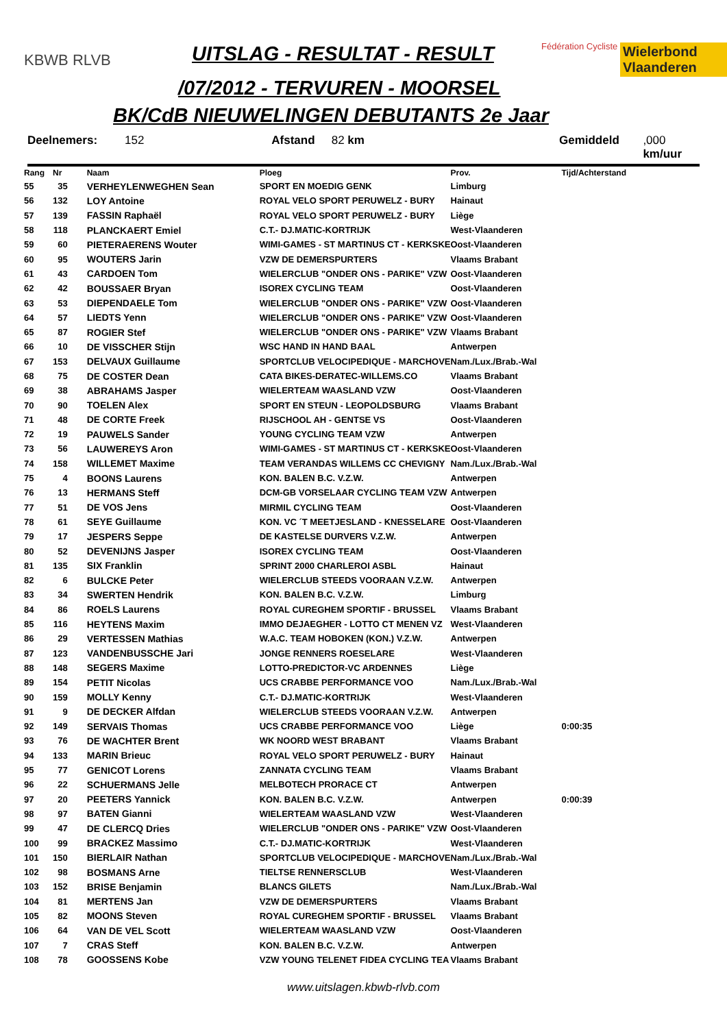KBWB RLVB UITSLAG - RESULTAT - RESULT Fédération Cycliste Wielerbond Vlaanderen
/07/2012 - TERVUREN - MOORSEL
BK/CdB NIEUWELINGEN DEBUTANTS 2e Jaar
Deelnemers: 152 Afstand 82 km Gemiddeld,000 km/uur
| Rang | Nr | Naam | Ploeg | Prov. | Tijd/Achterstand |
| --- | --- | --- | --- | --- | --- |
| 55 | 35 | VERHEYLENWEGHEN Sean | SPORT EN MOEDIG GENK | Limburg | |
| 56 | 132 | LOY Antoine | ROYAL VELO SPORT PERUWELZ - BURY | Hainaut | |
| 57 | 139 | FASSIN Raphaël | ROYAL VELO SPORT PERUWELZ - BURY | Liège | |
| 58 | 118 | PLANCKAERT Emiel | C.T.- DJ.MATIC-KORTRIJK | West-Vlaanderen | |
| 59 | 60 | PIETERAERENS Wouter | WIMI-GAMES - ST MARTINUS CT - KERKSKE | Oost-Vlaanderen | |
| 60 | 95 | WOUTERS Jarin | VZW DE DEMERSPURTERS | Vlaams Brabant | |
| 61 | 43 | CARDOEN Tom | WIELERCLUB "ONDER ONS - PARIKE" VZW | Oost-Vlaanderen | |
| 62 | 42 | BOUSSAER Bryan | ISOREX CYCLING TEAM | Oost-Vlaanderen | |
| 63 | 53 | DIEPENDAELE Tom | WIELERCLUB "ONDER ONS - PARIKE" VZW | Oost-Vlaanderen | |
| 64 | 57 | LIEDTS Yenn | WIELERCLUB "ONDER ONS - PARIKE" VZW | Oost-Vlaanderen | |
| 65 | 87 | ROGIER Stef | WIELERCLUB "ONDER ONS - PARIKE" VZW | Vlaams Brabant | |
| 66 | 10 | DE VISSCHER Stijn | WSC HAND IN HAND BAAL | Antwerpen | |
| 67 | 153 | DELVAUX Guillaume | SPORTCLUB VELOCIPEDIQUE - MARCHOVE | Nam./Lux./Brab.-Wal | |
| 68 | 75 | DE COSTER Dean | CATA BIKES-DERATEC-WILLEMS.CO | Vlaams Brabant | |
| 69 | 38 | ABRAHAMS Jasper | WIELERTEAM WAASLAND VZW | Oost-Vlaanderen | |
| 70 | 90 | TOELEN Alex | SPORT EN STEUN - LEOPOLDSBURG | Vlaams Brabant | |
| 71 | 48 | DE CORTE Freek | RIJSCHOOL AH - GENTSE VS | Oost-Vlaanderen | |
| 72 | 19 | PAUWELS Sander | YOUNG CYCLING TEAM VZW | Antwerpen | |
| 73 | 56 | LAUWEREYS Aron | WIMI-GAMES - ST MARTINUS CT - KERKSKE | Oost-Vlaanderen | |
| 74 | 158 | WILLEMET Maxime | TEAM VERANDAS WILLEMS CC CHEVIGNY | Nam./Lux./Brab.-Wal | |
| 75 | 4 | BOONS Laurens | KON. BALEN B.C. V.Z.W. | Antwerpen | |
| 76 | 13 | HERMANS Steff | DCM-GB VORSELAAR CYCLING TEAM VZW | Antwerpen | |
| 77 | 51 | DE VOS Jens | MIRMIL CYCLING TEAM | Oost-Vlaanderen | |
| 78 | 61 | SEYE Guillaume | KON. VC ´T MEETJESLAND - KNESSELARE | Oost-Vlaanderen | |
| 79 | 17 | JESPERS Seppe | DE KASTELSE DURVERS V.Z.W. | Antwerpen | |
| 80 | 52 | DEVENIJNS Jasper | ISOREX CYCLING TEAM | Oost-Vlaanderen | |
| 81 | 135 | SIX Franklin | SPRINT 2000 CHARLEROI ASBL | Hainaut | |
| 82 | 6 | BULCKE Peter | WIELERCLUB STEEDS VOORAAN V.Z.W. | Antwerpen | |
| 83 | 34 | SWERTEN Hendrik | KON. BALEN B.C. V.Z.W. | Limburg | |
| 84 | 86 | ROELS Laurens | ROYAL CUREGHEM SPORTIF - BRUSSEL | Vlaams Brabant | |
| 85 | 116 | HEYTENS Maxim | IMMO DEJAEGHER - LOTTO CT MENEN VZ | West-Vlaanderen | |
| 86 | 29 | VERTESSEN Mathias | W.A.C. TEAM HOBOKEN (KON.) V.Z.W. | Antwerpen | |
| 87 | 123 | VANDENBUSSCHE Jari | JONGE RENNERS ROESELARE | West-Vlaanderen | |
| 88 | 148 | SEGERS Maxime | LOTTO-PREDICTOR-VC ARDENNES | Liège | |
| 89 | 154 | PETIT Nicolas | UCS CRABBE PERFORMANCE VOO | Nam./Lux./Brab.-Wal | |
| 90 | 159 | MOLLY Kenny | C.T.- DJ.MATIC-KORTRIJK | West-Vlaanderen | |
| 91 | 9 | DE DECKER Alfdan | WIELERCLUB STEEDS VOORAAN V.Z.W. | Antwerpen | |
| 92 | 149 | SERVAIS Thomas | UCS CRABBE PERFORMANCE VOO | Liège | 0:00:35 |
| 93 | 76 | DE WACHTER Brent | WK NOORD WEST BRABANT | Vlaams Brabant | |
| 94 | 133 | MARIN Brieuc | ROYAL VELO SPORT PERUWELZ - BURY | Hainaut | |
| 95 | 77 | GENICOT Lorens | ZANNATA CYCLING TEAM | Vlaams Brabant | |
| 96 | 22 | SCHUERMANS Jelle | MELBOTECH PRORACE CT | Antwerpen | |
| 97 | 20 | PEETERS Yannick | KON. BALEN B.C. V.Z.W. | Antwerpen | 0:00:39 |
| 98 | 97 | BATEN Gianni | WIELERTEAM WAASLAND VZW | West-Vlaanderen | |
| 99 | 47 | DE CLERCQ Dries | WIELERCLUB "ONDER ONS - PARIKE" VZW | Oost-Vlaanderen | |
| 100 | 99 | BRACKEZ Massimo | C.T.- DJ.MATIC-KORTRIJK | West-Vlaanderen | |
| 101 | 150 | BIERLAIR Nathan | SPORTCLUB VELOCIPEDIQUE - MARCHOVE | Nam./Lux./Brab.-Wal | |
| 102 | 98 | BOSMANS Arne | TIELTSE RENNERSCLUB | West-Vlaanderen | |
| 103 | 152 | BRISE Benjamin | BLANCS GILETS | Nam./Lux./Brab.-Wal | |
| 104 | 81 | MERTENS Jan | VZW DE DEMERSPURTERS | Vlaams Brabant | |
| 105 | 82 | MOONS Steven | ROYAL CUREGHEM SPORTIF - BRUSSEL | Vlaams Brabant | |
| 106 | 64 | VAN DE VEL Scott | WIELERTEAM WAASLAND VZW | Oost-Vlaanderen | |
| 107 | 7 | CRAS Steff | KON. BALEN B.C. V.Z.W. | Antwerpen | |
| 108 | 78 | GOOSSENS Kobe | VZW YOUNG TELENET FIDEA CYCLING TEA | Vlaams Brabant | |
www.uitslagen.kbwb-rlvb.com